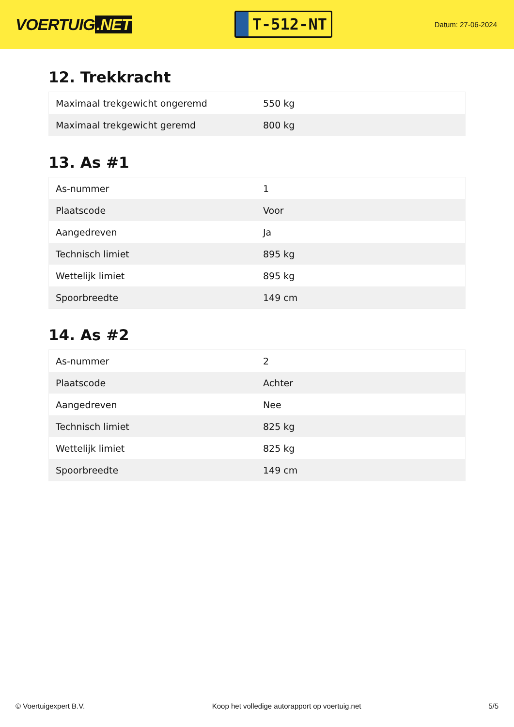VOERTUIG.NET
T-512-NT
Datum: 27-06-2024
12. Trekkracht
| Maximaal trekgewicht ongeremd | 550 kg |
| Maximaal trekgewicht geremd | 800 kg |
13. As #1
| As-nummer | 1 |
| Plaatscode | Voor |
| Aangedreven | Ja |
| Technisch limiet | 895 kg |
| Wettelijk limiet | 895 kg |
| Spoorbreedte | 149 cm |
14. As #2
| As-nummer | 2 |
| Plaatscode | Achter |
| Aangedreven | Nee |
| Technisch limiet | 825 kg |
| Wettelijk limiet | 825 kg |
| Spoorbreedte | 149 cm |
© Voertuigexpert B.V. Koop het volledige autorapport op voertuig.net 5/5